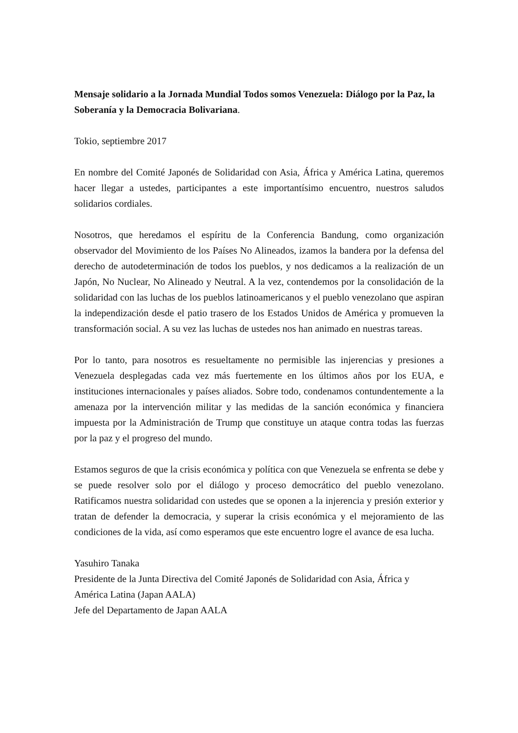Mensaje solidario a la Jornada Mundial Todos somos Venezuela: Diálogo por la Paz, la Soberanía y la Democracia Bolivariana.
Tokio, septiembre 2017
En nombre del Comité Japonés de Solidaridad con Asia, África y América Latina, queremos hacer llegar a ustedes, participantes a este importantísimo encuentro, nuestros saludos solidarios cordiales.
Nosotros, que heredamos el espíritu de la Conferencia Bandung, como organización observador del Movimiento de los Países No Alineados, izamos la bandera por la defensa del derecho de autodeterminación de todos los pueblos, y nos dedicamos a la realización de un Japón, No Nuclear, No Alineado y Neutral. A la vez, contendemos por la consolidación de la solidaridad con las luchas de los pueblos latinoamericanos y el pueblo venezolano que aspiran la independización desde el patio trasero de los Estados Unidos de América y promueven la transformación social. A su vez las luchas de ustedes nos han animado en nuestras tareas.
Por lo tanto, para nosotros es resueltamente no permisible las injerencias y presiones a Venezuela desplegadas cada vez más fuertemente en los últimos años por los EUA, e instituciones internacionales y países aliados. Sobre todo, condenamos contundentemente a la amenaza por la intervención militar y las medidas de la sanción económica y financiera impuesta por la Administración de Trump que constituye un ataque contra todas las fuerzas por la paz y el progreso del mundo.
Estamos seguros de que la crisis económica y política con que Venezuela se enfrenta se debe y se puede resolver solo por el diálogo y proceso democrático del pueblo venezolano. Ratificamos nuestra solidaridad con ustedes que se oponen a la injerencia y presión exterior y tratan de defender la democracia, y superar la crisis económica y el mejoramiento de las condiciones de la vida, así como esperamos que este encuentro logre el avance de esa lucha.
Yasuhiro Tanaka
Presidente de la Junta Directiva del Comité Japonés de Solidaridad con Asia, África y América Latina (Japan AALA)
Jefe del Departamento de Japan AALA